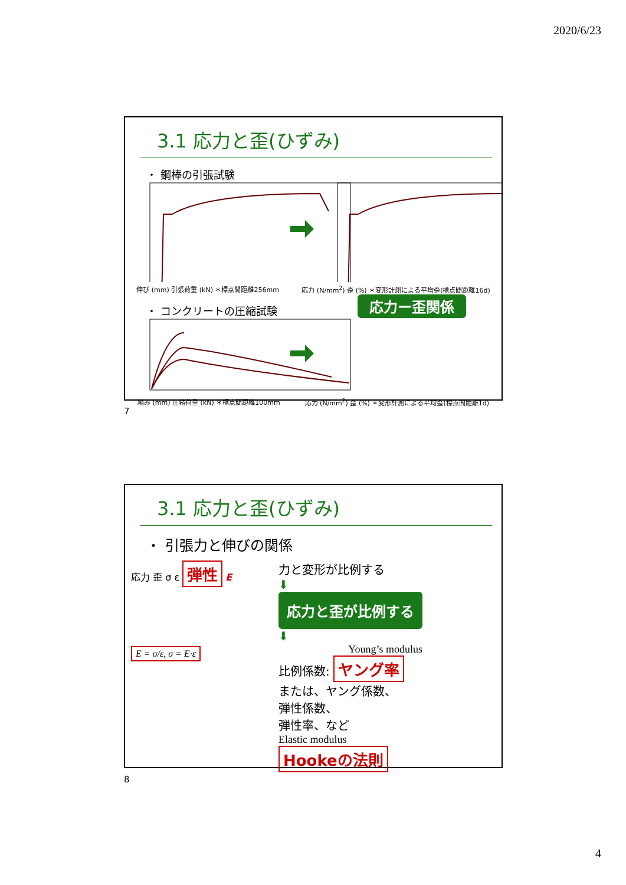2020/6/23
3.1 応力と歪(ひずみ)
・ 鋼棒の引張試験
伸び (mm) 引張荷重 (kN) ＊標点間距離256mm 応力 (N/mm<sup>2</sup>) 歪 (%) ＊変形計測による平均歪(標点間距離16d)
・ コンクリートの圧縮試験
応力ー歪関係
縮み (mm) 圧縮荷重 (kN) ＊標点間距離100mm 応力 (N/mm<sup>2</sup>) 歪 (%) ＊変形計測による平均歪(標点間距離1d)
7
3.1 応力と歪(ひずみ)
・ 引張力と伸びの関係
応力 歪 σ ε 弾性 E
E = σ/ε, σ = E·ε
力と変形が比例する
⬇
応力と歪が比例する
⬇
Young’s modulus
比例係数: ヤング率
または、ヤング係数、
弾性係数、
弾性率、など
Elastic modulus
Hookeの法則
8
4